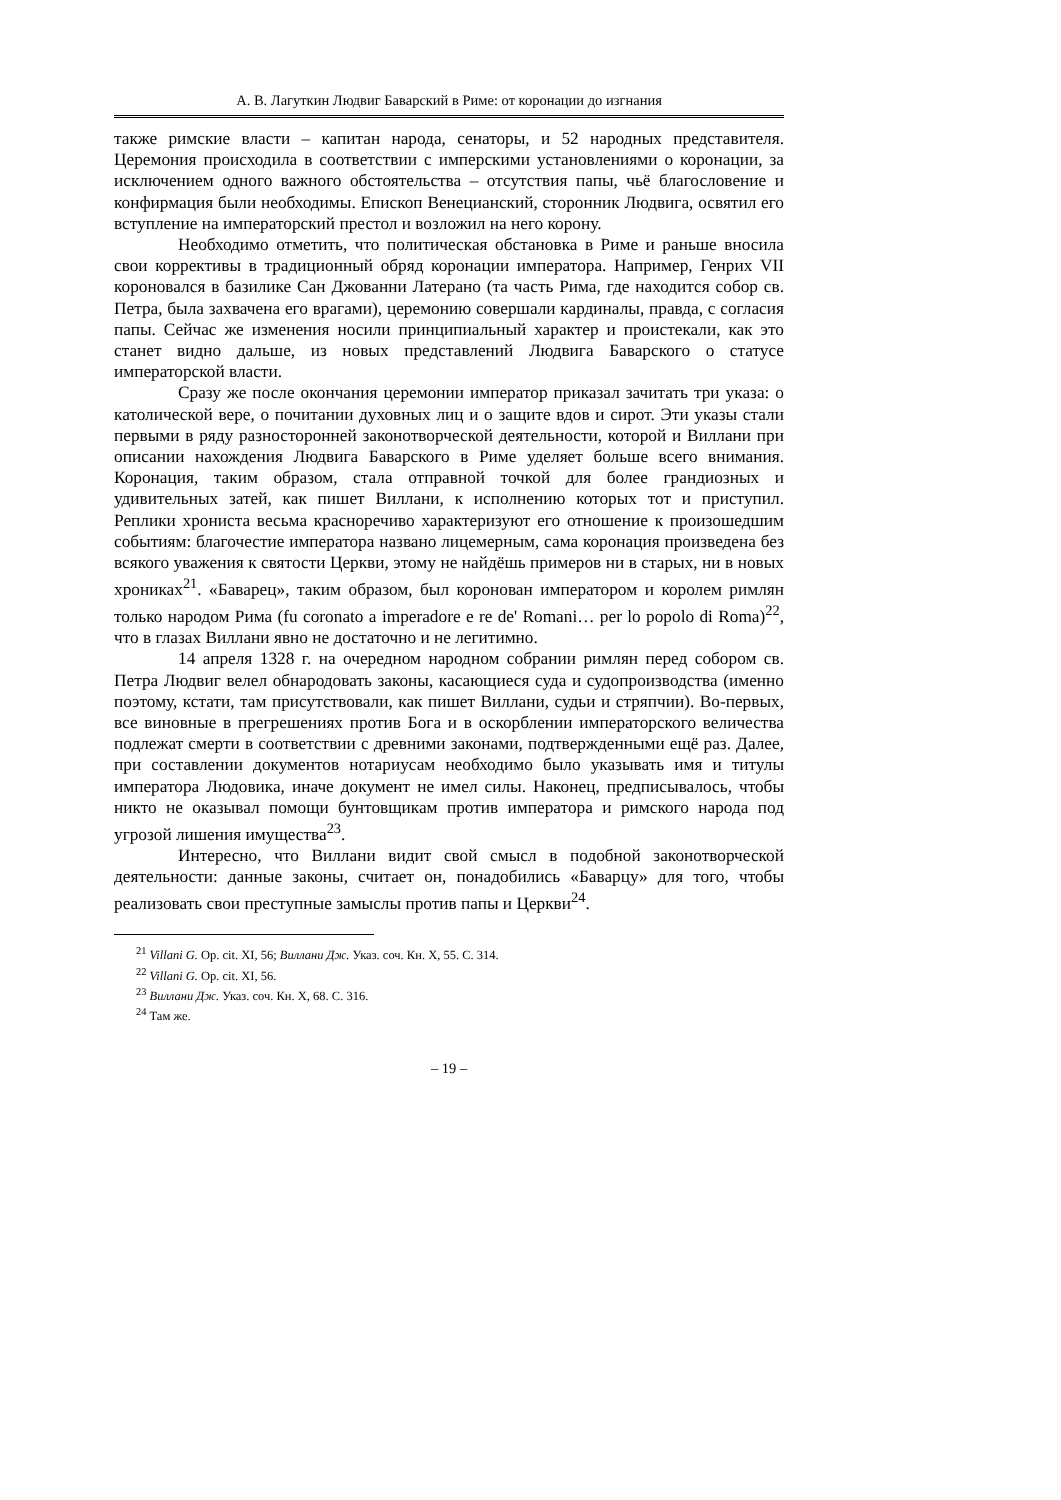А. В. Лагуткин Людвиг Баварский в Риме: от коронации до изгнания
также римские власти – капитан народа, сенаторы, и 52 народных представителя. Церемония происходила в соответствии с имперскими установлениями о коронации, за исключением одного важного обстоятельства – отсутствия папы, чьё благословение и конфирмация были необходимы. Епископ Венецианский, сторонник Людвига, освятил его вступление на императорский престол и возложил на него корону.
Необходимо отметить, что политическая обстановка в Риме и раньше вносила свои коррективы в традиционный обряд коронации императора. Например, Генрих VII короновался в базилике Сан Джованни Латерано (та часть Рима, где находится собор св. Петра, была захвачена его врагами), церемонию совершали кардиналы, правда, с согласия папы. Сейчас же изменения носили принципиальный характер и проистекали, как это станет видно дальше, из новых представлений Людвига Баварского о статусе императорской власти.
Сразу же после окончания церемонии император приказал зачитать три указа: о католической вере, о почитании духовных лиц и о защите вдов и сирот. Эти указы стали первыми в ряду разносторонней законотворческой деятельности, которой и Виллани при описании нахождения Людвига Баварского в Риме уделяет больше всего внимания. Коронация, таким образом, стала отправной точкой для более грандиозных и удивительных затей, как пишет Виллани, к исполнению которых тот и приступил. Реплики хрониста весьма красноречиво характеризуют его отношение к произошедшим событиям: благочестие императора названо лицемерным, сама коронация произведена без всякого уважения к святости Церкви, этому не найдёшь примеров ни в старых, ни в новых хрониках<sup>21</sup>. «Баварец», таким образом, был коронован императором и королем римлян только народом Рима (fu coronato a imperadore e re de' Romani… per lo popolo di Roma)<sup>22</sup>, что в глазах Виллани явно не достаточно и не легитимно.
14 апреля 1328 г. на очередном народном собрании римлян перед собором св. Петра Людвиг велел обнародовать законы, касающиеся суда и судопроизводства (именно поэтому, кстати, там присутствовали, как пишет Виллани, судьи и стряпчии). Во-первых, все виновные в прегрешениях против Бога и в оскорблении императорского величества подлежат смерти в соответствии с древними законами, подтвержденными ещё раз. Далее, при составлении документов нотариусам необходимо было указывать имя и титулы императора Людовика, иначе документ не имел силы. Наконец, предписывалось, чтобы никто не оказывал помощи бунтовщикам против императора и римского народа под угрозой лишения имущества<sup>23</sup>.
Интересно, что Виллани видит свой смысл в подобной законотворческой деятельности: данные законы, считает он, понадобились «Баварцу» для того, чтобы реализовать свои преступные замыслы против папы и Церкви<sup>24</sup>.
<sup>21</sup> Villani G. Op. cit. XI, 56; Виллани Дж. Указ. соч. Кн. X, 55. С. 314.
<sup>22</sup> Villani G. Op. cit. XI, 56.
<sup>23</sup> Виллани Дж. Указ. соч. Кн. X, 68. С. 316.
<sup>24</sup> Там же.
– 19 –